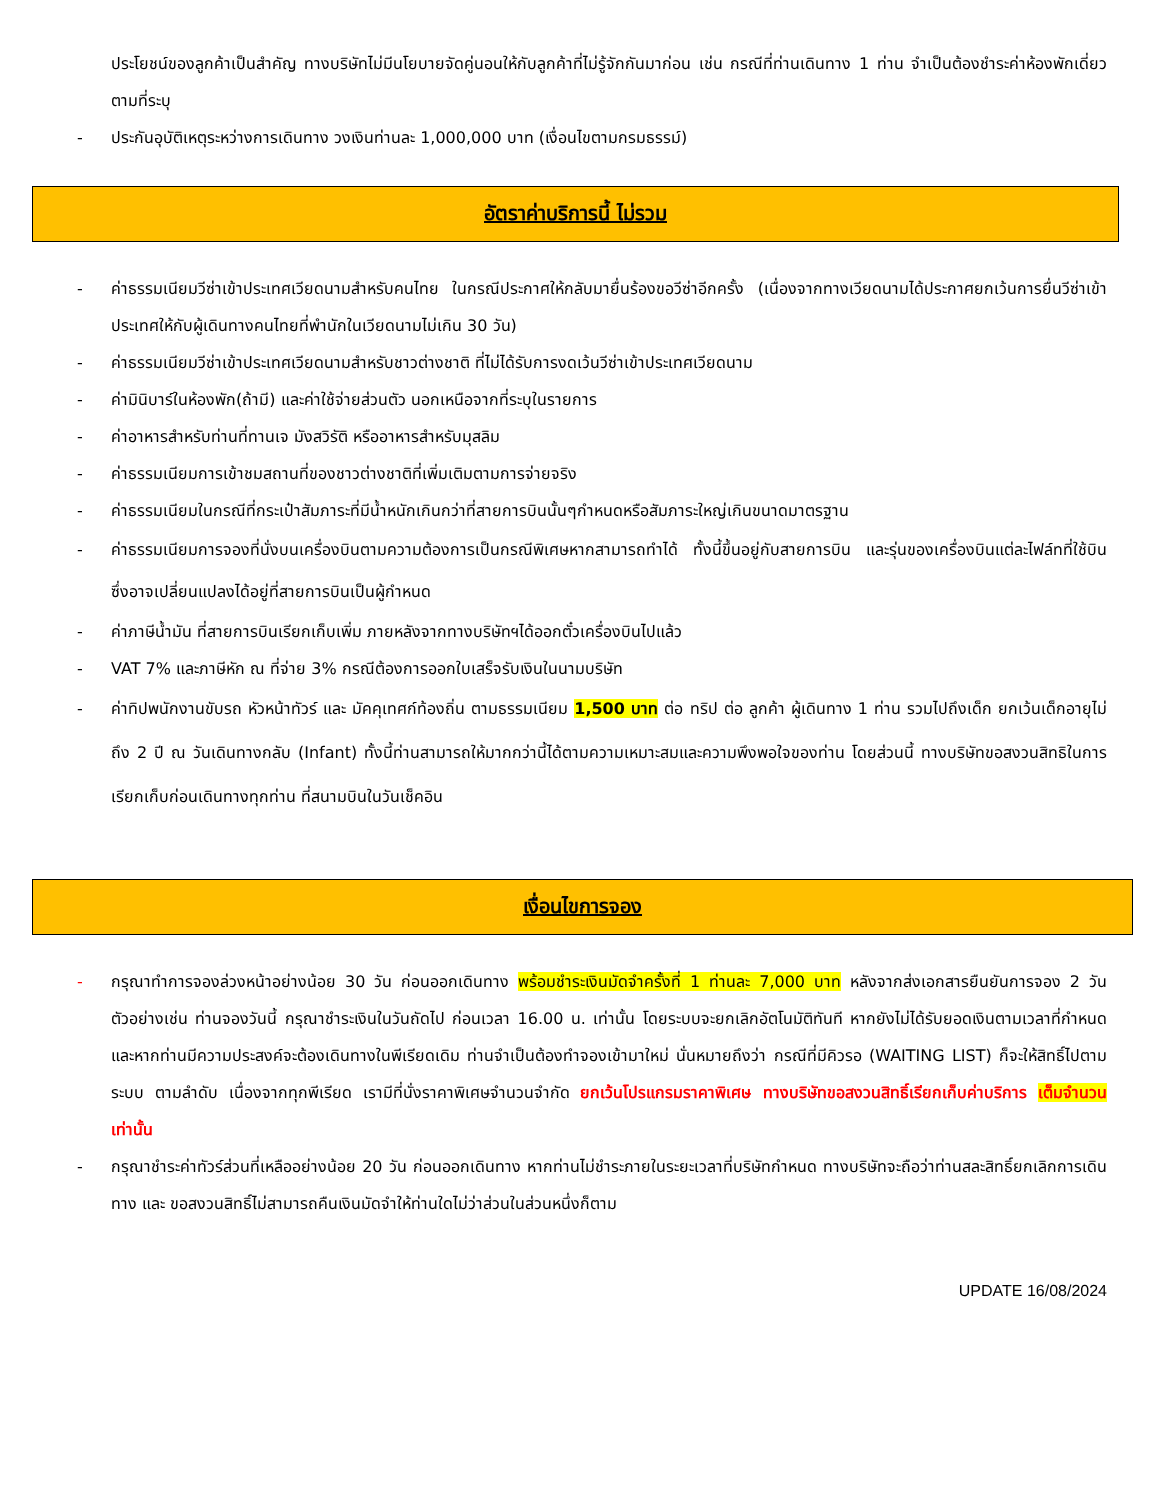ประโยชน์ของลูกค้าเป็นสำคัญ ทางบริษัทไม่มีนโยบายจัดคู่นอนให้กับลูกค้าที่ไม่รู้จักกันมาก่อน เช่น กรณีที่ท่านเดินทาง 1 ท่าน จำเป็นต้องชำระค่าห้องพักเดี่ยวตามที่ระบุ
- ประกันอุบัติเหตุระหว่างการเดินทาง วงเงินท่านละ 1,000,000 บาท (เงื่อนไขตามกรมธรรม์)
อัตราค่าบริการนี้ ไม่รวม
- ค่าธรรมเนียมวีซ่าเข้าประเทศเวียดนามสำหรับคนไทย ในกรณีประกาศให้กลับมายื่นร้องขอวีซ่าอีกครั้ง (เนื่องจากทางเวียดนามได้ประกาศยกเว้นการยื่นวีซ่าเข้าประเทศให้กับผู้เดินทางคนไทยที่พำนักในเวียดนามไม่เกิน 30 วัน)
- ค่าธรรมเนียมวีซ่าเข้าประเทศเวียดนามสำหรับชาวต่างชาติ ที่ไม่ได้รับการงดเว้นวีซ่าเข้าประเทศเวียดนาม
- ค่ามินิบาร์ในห้องพัก(ถ้ามี) และค่าใช้จ่ายส่วนตัว นอกเหนือจากที่ระบุในรายการ
- ค่าอาหารสำหรับท่านที่ทานเจ มังสวิรัติ หรืออาหารสำหรับมุสลิม
- ค่าธรรมเนียมการเข้าชมสถานที่ของชาวต่างชาติที่เพิ่มเติมตามการจ่ายจริง
- ค่าธรรมเนียมในกรณีที่กระเป๋าสัมภาระที่มีน้ำหนักเกินกว่าที่สายการบินนั้นๆกำหนดหรือสัมภาระใหญ่เกินขนาดมาตรฐาน
- ค่าธรรมเนียมการจองที่นั่งบนเครื่องบินตามความต้องการเป็นกรณีพิเศษหากสามารถทำได้ ทั้งนี้ขึ้นอยู่กับสายการบิน และรุ่นของเครื่องบินแต่ละไฟล์ทที่ใช้บิน ซึ่งอาจเปลี่ยนแปลงได้อยู่ที่สายการบินเป็นผู้กำหนด
- ค่าภาษีน้ำมัน ที่สายการบินเรียกเก็บเพิ่ม ภายหลังจากทางบริษัทฯได้ออกตั๋วเครื่องบินไปแล้ว
- VAT 7% และภาษีหัก ณ ที่จ่าย 3% กรณีต้องการออกใบเสร็จรับเงินในนามบริษัท
- ค่าทิปพนักงานขับรถ หัวหน้าทัวร์ และ มัคคุเทศก์ท้องถิ่น ตามธรรมเนียม 1,500 บาท ต่อ ทริป ต่อ ลูกค้า ผู้เดินทาง 1 ท่าน รวมไปถึงเด็ก ยกเว้นเด็กอายุไม่ถึง 2 ปี ณ วันเดินทางกลับ (Infant) ทั้งนี้ท่านสามารถให้มากกว่านี้ได้ตามความเหมาะสมและความพึงพอใจของท่าน โดยส่วนนี้ ทางบริษัทขอสงวนสิทธิในการเรียกเก็บก่อนเดินทางทุกท่าน ที่สนามบินในวันเช็คอิน
เงื่อนไขการจอง
- กรุณาทำการจองล่วงหน้าอย่างน้อย 30 วัน ก่อนออกเดินทาง พร้อมชำระเงินมัดจำครั้งที่ 1 ท่านละ 7,000 บาท หลังจากส่งเอกสารยืนยันการจอง 2 วัน ตัวอย่างเช่น ท่านจองวันนี้ กรุณาชำระเงินในวันถัดไป ก่อนเวลา 16.00 น. เท่านั้น โดยระบบจะยกเลิกอัตโนมัติทันที หากยังไม่ได้รับยอดเงินตามเวลาที่กำหนด และหากท่านมีความประสงค์จะต้องเดินทางในพีเรียดเดิม ท่านจำเป็นต้องทำจองเข้ามาใหม่ นั่นหมายถึงว่า กรณีที่มีคิวรอ (WAITING LIST) ก็จะให้สิทธิ์ไปตามระบบ ตามลำดับ เนื่องจากทุกพีเรียด เรามีที่นั่งราคาพิเศษจำนวนจำกัด ยกเว้นโปรแกรมราคาพิเศษ ทางบริษัทขอสงวนสิทธิ์เรียกเก็บค่าบริการ เต็มจำนวน เท่านั้น
- กรุณาชำระค่าทัวร์ส่วนที่เหลืออย่างน้อย 20 วัน ก่อนออกเดินทาง หากท่านไม่ชำระภายในระยะเวลาที่บริษัทกำหนด ทางบริษัทจะถือว่าท่านสละสิทธิ์ยกเลิกการเดินทาง และ ขอสงวนสิทธิ์ไม่สามารถคืนเงินมัดจำให้ท่านใดไม่ว่าส่วนในส่วนหนึ่งก็ตาม
UPDATE 16/08/2024